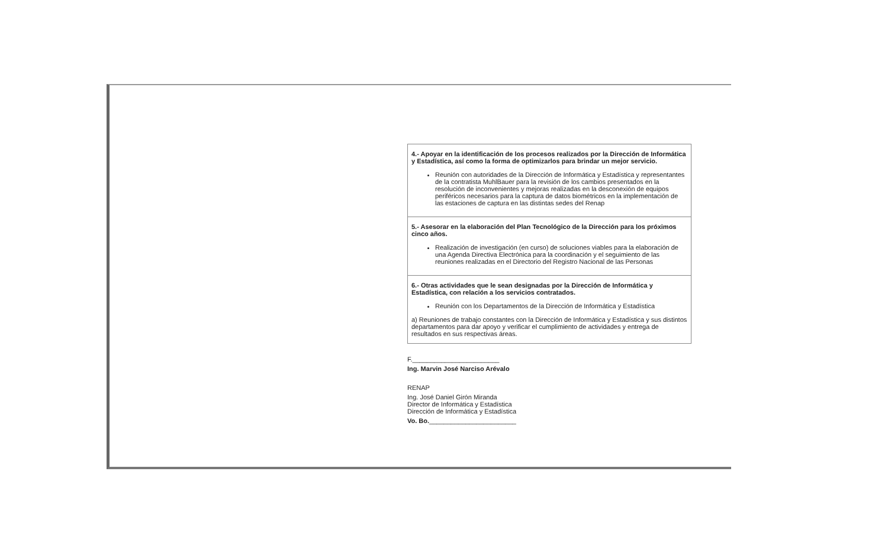| 4.- Apoyar en la identificación de los procesos realizados por la Dirección de Informática y Estadística, así como la forma de optimizarlos para brindar un mejor servicio. Reunión con autoridades de la Dirección de Informática y Estadística y representantes de la contratista MuhlBauer para la revisión de los cambios presentados en la resolución de inconvenientes y mejoras realizadas en la desconexión de equipos periféricos necesarios para la captura de datos biométricos en la implementación de las estaciones de captura en las distintas sedes del Renap |
| 5.- Asesorar en la elaboración del Plan Tecnológico de la Dirección para los próximos cinco años. Realización de investigación (en curso) de soluciones viables para la elaboración de una Agenda Directiva Electrónica para la coordinación y el seguimiento de las reuniones realizadas en el Directorio del Registro Nacional de las Personas |
| 6.- Otras actividades que le sean designadas por la Dirección de Informática y Estadística, con relación a los servicios contratados. Reunión con los Departamentos de la Dirección de Informática y Estadística a) Reuniones de trabajo constantes con la Dirección de Informática y Estadística y sus distintos departamentos para dar apoyo y verificar el cumplimiento de actividades y entrega de resultados en sus respectivas áreas. |
F.________________________
Ing. Marvin José Narciso Arévalo
RENAP
Ing. José Daniel Girón Miranda
Director de Informática y Estadística
Dirección de Informática y Estadística
Vo. Bo.________________________